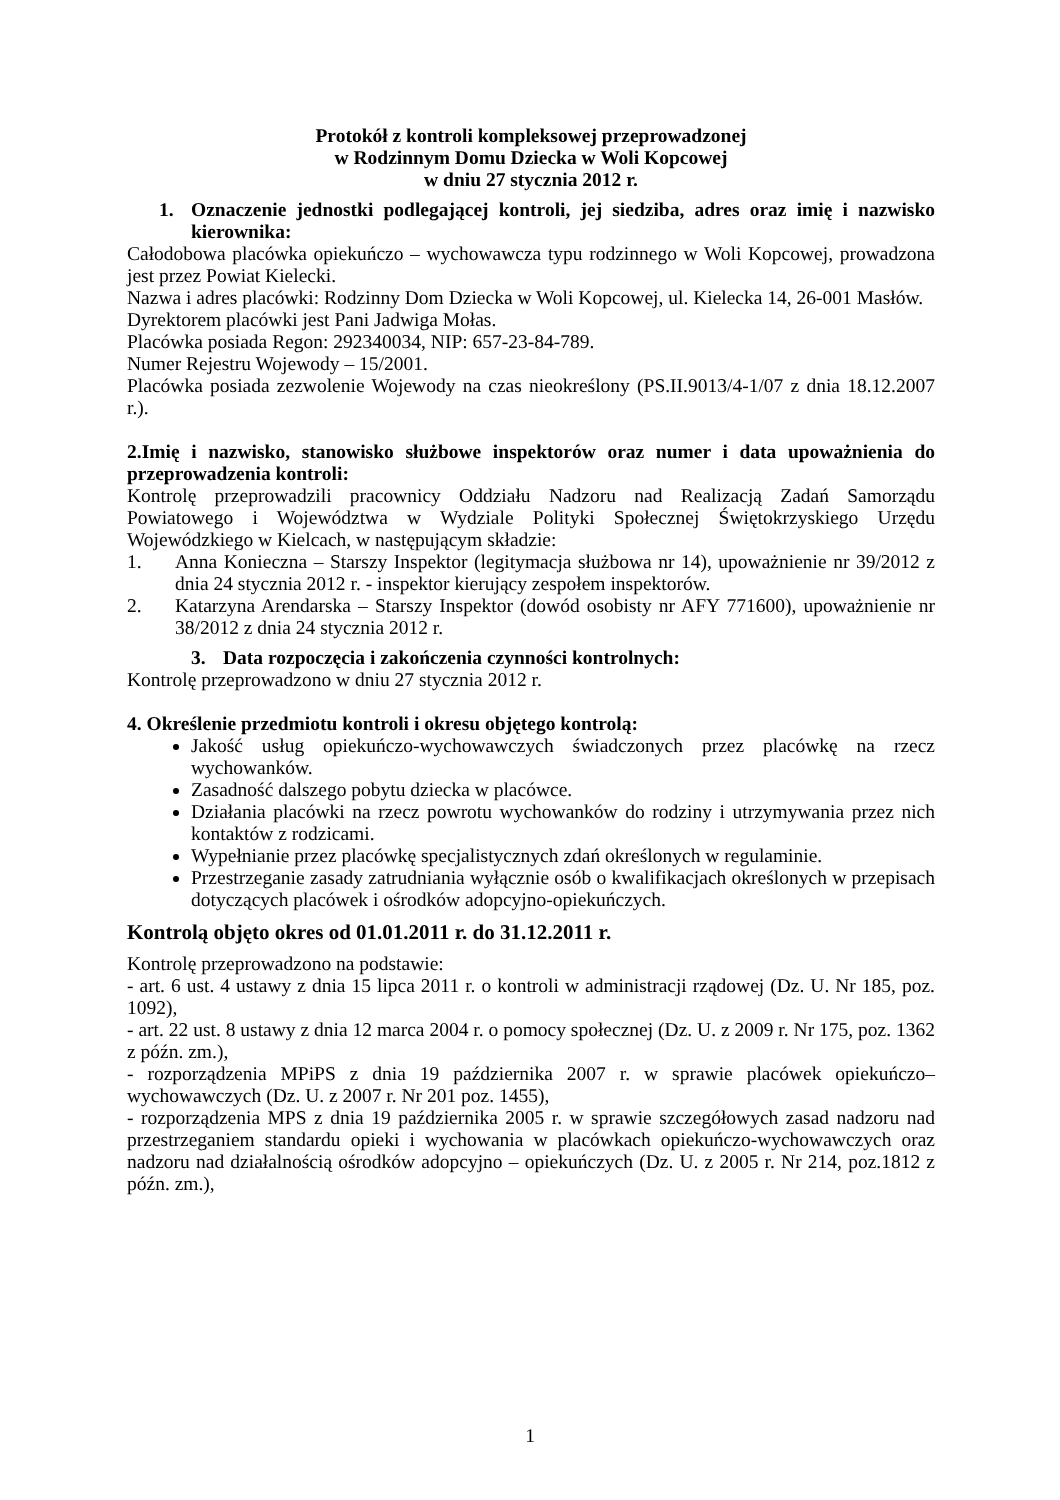Protokół z kontroli kompleksowej przeprowadzonej
w Rodzinnym Domu Dziecka w Woli Kopcowej
w dniu 27 stycznia 2012 r.
1. Oznaczenie jednostki podlegającej kontroli, jej siedziba, adres oraz imię i nazwisko kierownika:
Całodobowa placówka opiekuńczo – wychowawcza typu rodzinnego w Woli Kopcowej, prowadzona jest przez Powiat Kielecki.
Nazwa i adres placówki: Rodzinny Dom Dziecka w Woli Kopcowej, ul. Kielecka 14, 26-001 Masłów.
Dyrektorem placówki jest Pani Jadwiga Mołas.
Placówka posiada Regon: 292340034, NIP: 657-23-84-789.
Numer Rejestru Wojewody – 15/2001.
Placówka posiada zezwolenie Wojewody na czas nieokreślony (PS.II.9013/4-1/07 z dnia 18.12.2007 r.).
2.Imię i nazwisko, stanowisko służbowe inspektorów oraz numer i data upoważnienia do przeprowadzenia kontroli:
Kontrolę przeprowadzili pracownicy Oddziału Nadzoru nad Realizacją Zadań Samorządu Powiatowego i Województwa w Wydziale Polityki Społecznej Świętokrzyskiego Urzędu Wojewódzkiego w Kielcach, w następującym składzie:
1. Anna Konieczna – Starszy Inspektor (legitymacja służbowa nr 14), upoważnienie nr 39/2012 z dnia 24 stycznia 2012 r. - inspektor kierujący zespołem inspektorów.
2. Katarzyna Arendarska – Starszy Inspektor (dowód osobisty nr AFY 771600), upoważnienie nr 38/2012 z dnia 24 stycznia 2012 r.
3. Data rozpoczęcia i zakończenia czynności kontrolnych:
Kontrolę przeprowadzono w dniu 27 stycznia 2012 r.
4. Określenie przedmiotu kontroli i okresu objętego kontrolą:
Jakość usług opiekuńczo-wychowawczych świadczonych przez placówkę na rzecz wychowanków.
Zasadność dalszego pobytu dziecka w placówce.
Działania placówki na rzecz powrotu wychowanków do rodziny i utrzymywania przez nich kontaktów z rodzicami.
Wypełnianie przez placówkę specjalistycznych zdań określonych w regulaminie.
Przestrzeganie zasady zatrudniania wyłącznie osób o kwalifikacjach określonych w przepisach dotyczących placówek i ośrodków adopcyjno-opiekuńczych.
Kontrolą objęto okres od 01.01.2011 r. do 31.12.2011 r.
Kontrolę przeprowadzono na podstawie:
- art. 6 ust. 4 ustawy z dnia 15 lipca 2011 r. o kontroli w administracji rządowej (Dz. U. Nr 185, poz. 1092),
- art. 22 ust. 8 ustawy z dnia 12 marca 2004 r. o pomocy społecznej (Dz. U. z 2009 r. Nr 175, poz. 1362 z późn. zm.),
- rozporządzenia MPiPS z dnia 19 października 2007 r. w sprawie placówek opiekuńczo–wychowawczych (Dz. U. z 2007 r. Nr 201 poz. 1455),
- rozporządzenia MPS z dnia 19 października 2005 r. w sprawie szczegółowych zasad nadzoru nad przestrzeganiem standardu opieki i wychowania w placówkach opiekuńczo-wychowawczych oraz nadzoru nad działalnością ośrodków adopcyjno – opiekuńczych (Dz. U. z 2005 r. Nr 214, poz.1812 z późn. zm.),
1